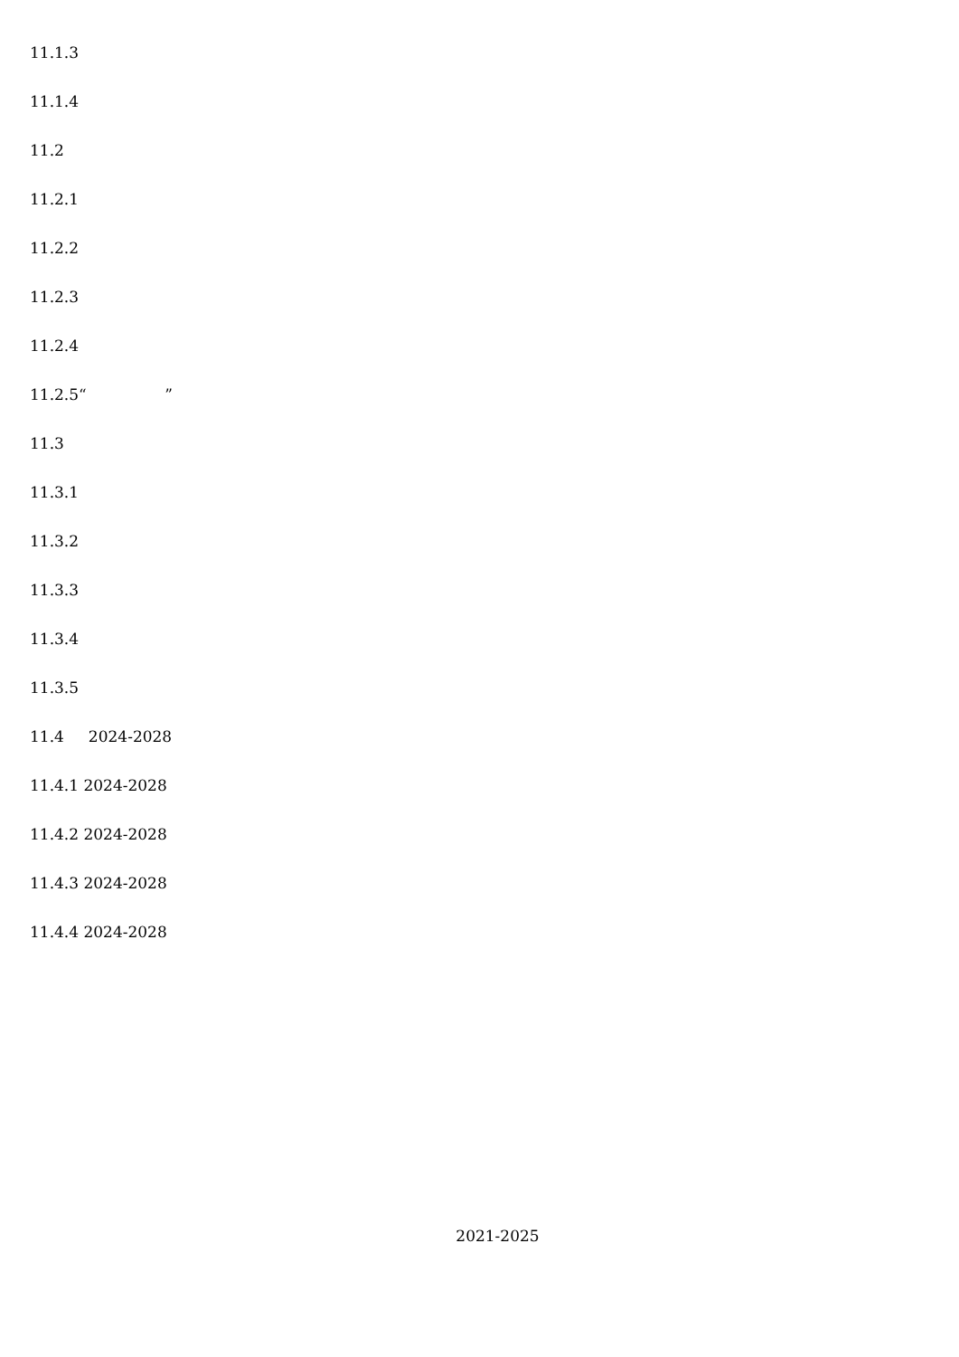11.1.3
11.1.4
11.2
11.2.1
11.2.2
11.2.3
11.2.4
11.2.5“ ”
11.3
11.3.1
11.3.2
11.3.3
11.3.4
11.3.5
11.4 2024-2028
11.4.1 2024-2028
11.4.2 2024-2028
11.4.3 2024-2028
11.4.4 2024-2028
2021-2025